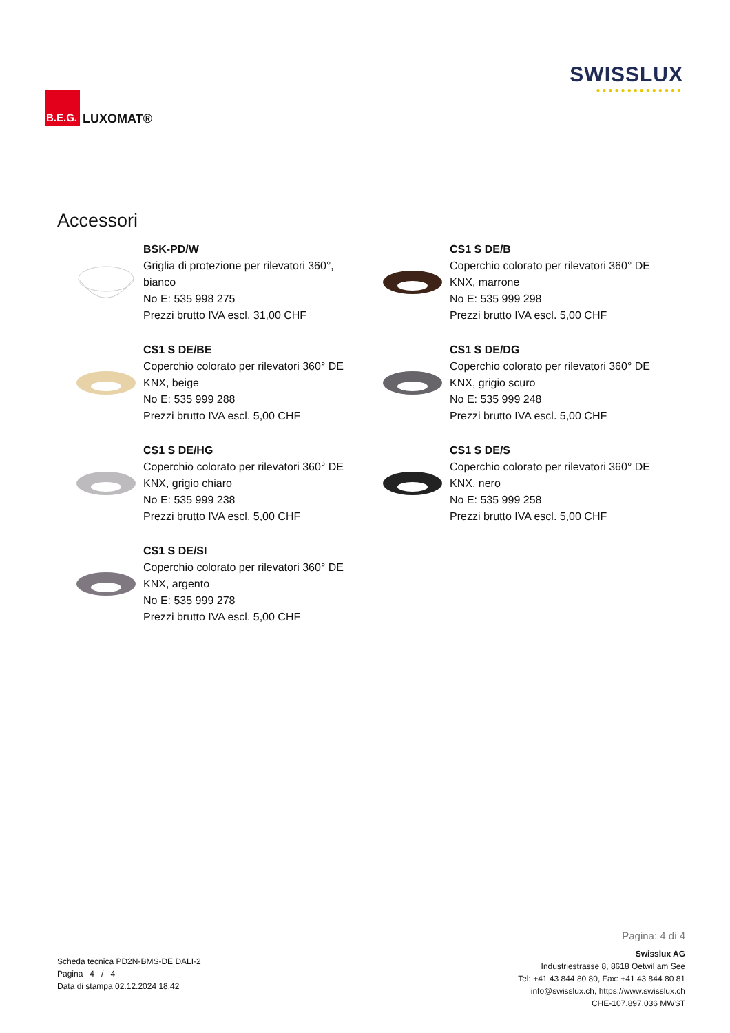B.E.G.
LUXOMAT®
SWISSLUX
●●●●●●●●●●●●●●
Accessori
BSK-PD/W
Griglia di protezione per rilevatori 360°,
bianco
No E: 535 998 275
Prezzi brutto IVA escl. 31,00 CHF
CS1 S DE/B
Coperchio colorato per rilevatori 360° DE
KNX, marrone
No E: 535 999 298
Prezzi brutto IVA escl. 5,00 CHF
CS1 S DE/BE
Coperchio colorato per rilevatori 360° DE
KNX, beige
No E: 535 999 288
Prezzi brutto IVA escl. 5,00 CHF
CS1 S DE/DG
Coperchio colorato per rilevatori 360° DE
KNX, grigio scuro
No E: 535 999 248
Prezzi brutto IVA escl. 5,00 CHF
CS1 S DE/HG
Coperchio colorato per rilevatori 360° DE
KNX, grigio chiaro
No E: 535 999 238
Prezzi brutto IVA escl. 5,00 CHF
CS1 S DE/S
Coperchio colorato per rilevatori 360° DE
KNX, nero
No E: 535 999 258
Prezzi brutto IVA escl. 5,00 CHF
CS1 S DE/SI
Coperchio colorato per rilevatori 360° DE
KNX, argento
No E: 535 999 278
Prezzi brutto IVA escl. 5,00 CHF
Scheda tecnica PD2N-BMS-DE DALI-2
Pagina 4 / 4
Data di stampa 02.12.2024 18:42
Pagina: 4 di 4
Swisslux AG
Industriestrasse 8, 8618 Oetwil am See
Tel: +41 43 844 80 80, Fax: +41 43 844 80 81
info@swisslux.ch, https://www.swisslux.ch
CHE-107.897.036 MWST